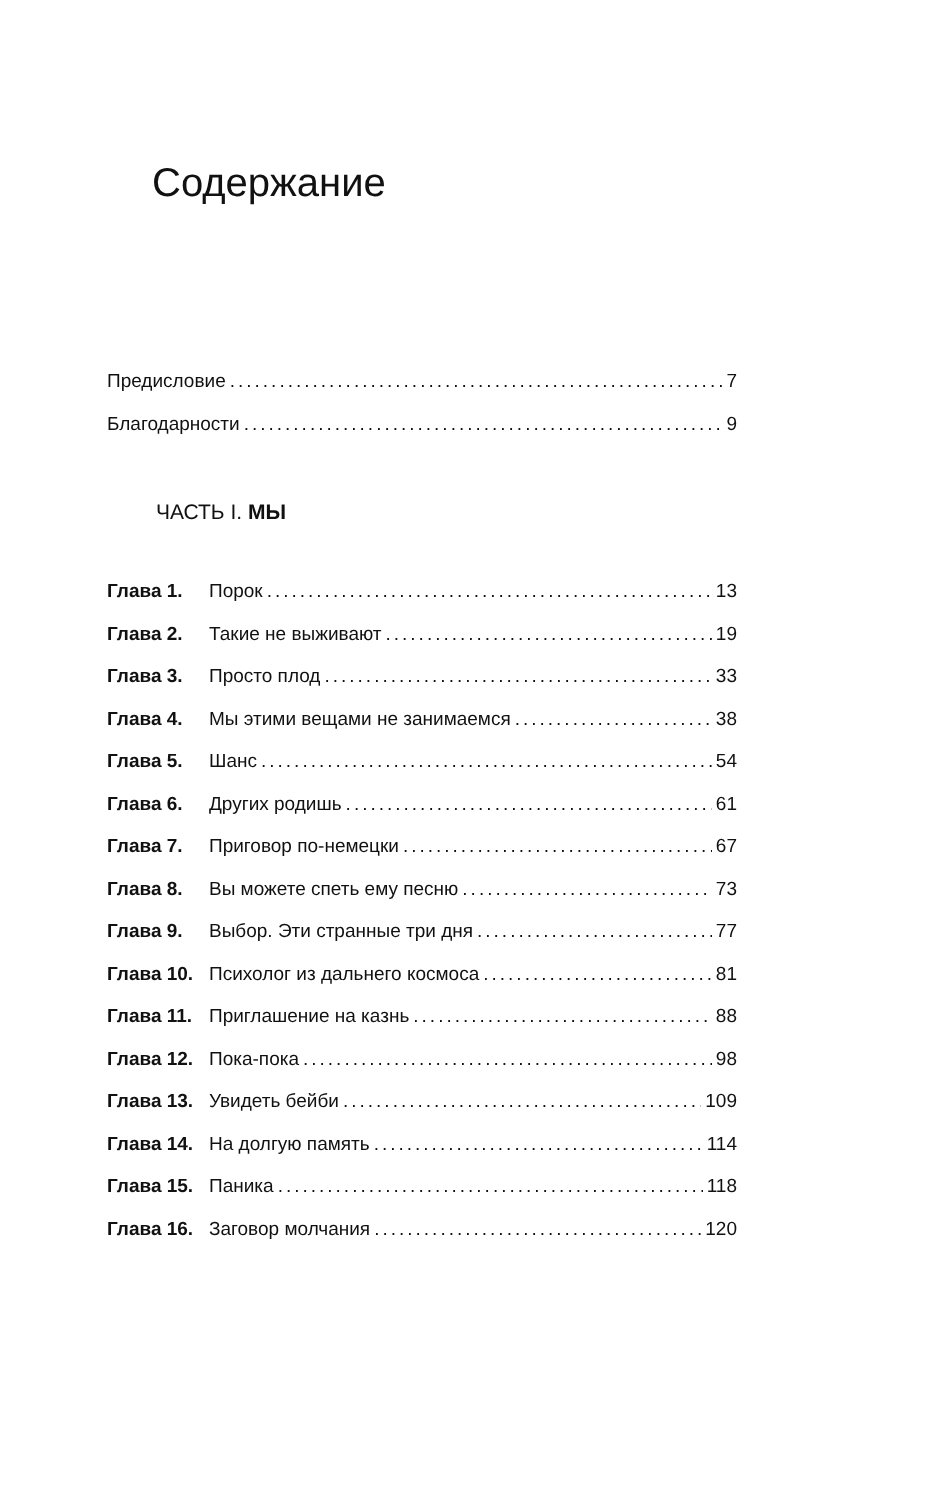Содержание
Предисловие 7
Благодарности 9
ЧАСТЬ I. МЫ
Глава 1. Порок 13
Глава 2. Такие не выживают 19
Глава 3. Просто плод 33
Глава 4. Мы этими вещами не занимаемся 38
Глава 5. Шанс 54
Глава 6. Других родишь 61
Глава 7. Приговор по-немецки 67
Глава 8. Вы можете спеть ему песню 73
Глава 9. Выбор. Эти странные три дня 77
Глава 10. Психолог из дальнего космоса 81
Глава 11. Приглашение на казнь 88
Глава 12. Пока-пока 98
Глава 13. Увидеть бейби 109
Глава 14. На долгую память 114
Глава 15. Паника 118
Глава 16. Заговор молчания 120